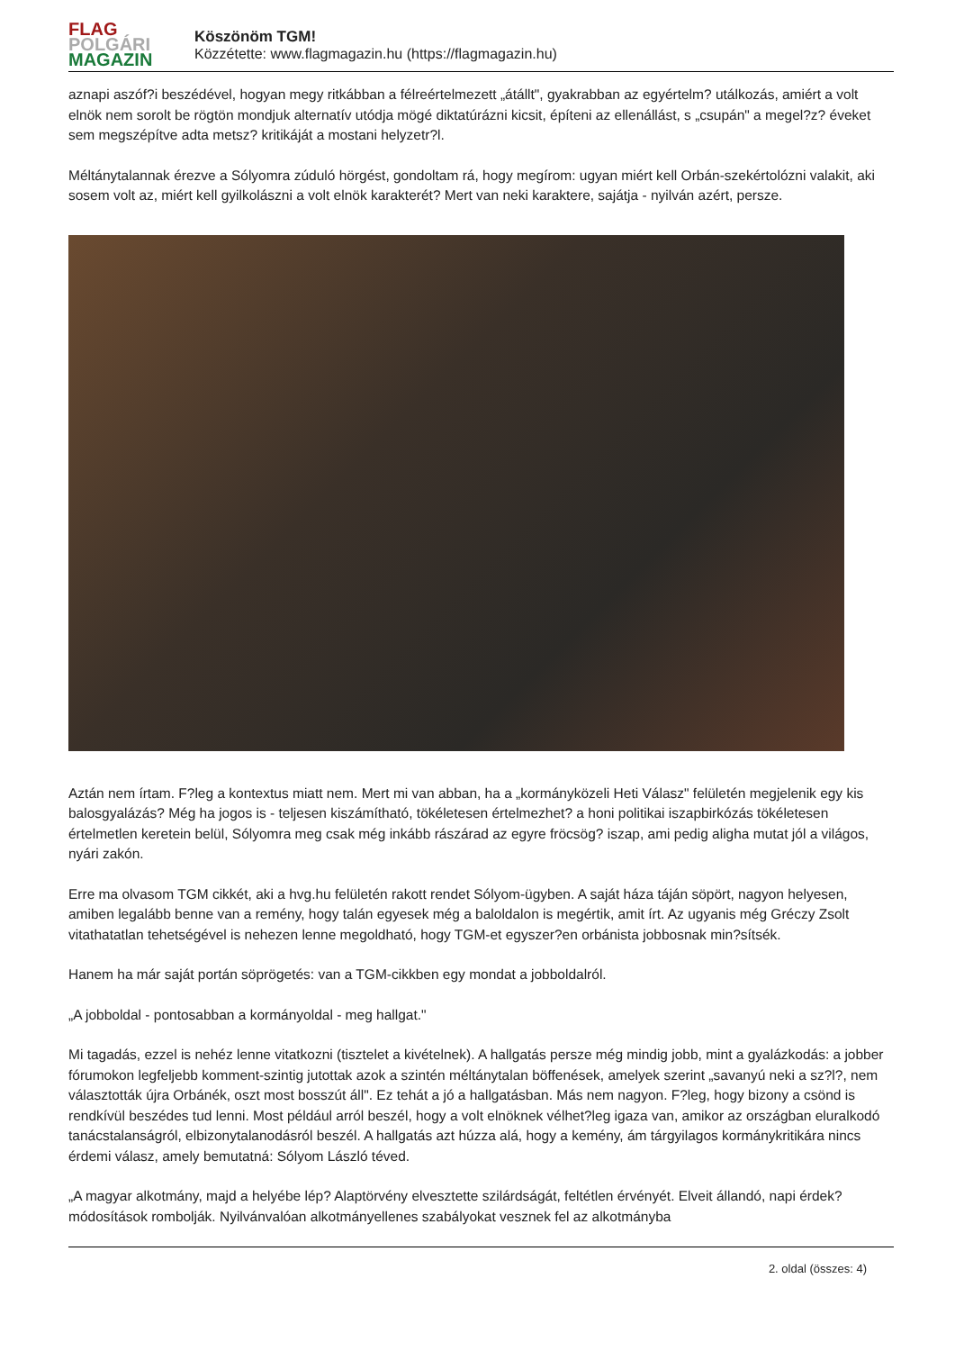FLAG
POLGÁRI
MAGAZIN
Köszönöm TGM!
Közzétette: www.flagmagazin.hu (https://flagmagazin.hu)
aznapi aszóf?i beszédével, hogyan megy ritkábban a félreértelmezett „átállt", gyakrabban az egyértelm? utálkozás, amiért a volt elnök nem sorolt be rögtön mondjuk alternatív utódja mögé diktatúrázni kicsit, építeni az ellenállást, s „csupán" a megel?z? éveket sem megszépítve adta metsz? kritikáját a mostani helyzetr?l.
Méltánytalannak érezve a Sólyomra zúduló hörgést, gondoltam rá, hogy megírom: ugyan miért kell Orbán-szekértolózni valakit, aki sosem volt az, miért kell gyilkolászni a volt elnök karakterét? Mert van neki karaktere, sajátja - nyilván azért, persze.
Aztán nem írtam. F?leg a kontextus miatt nem. Mert mi van abban, ha a „kormányközeli Heti Válasz" felületén megjelenik egy kis balosgyalázás? Még ha jogos is - teljesen kiszámítható, tökéletesen értelmezhet? a honi politikai iszapbirkózás tökéletesen értelmetlen keretein belül, Sólyomra meg csak még inkább rászárad az egyre fröcsög? iszap, ami pedig aligha mutat jól a világos, nyári zakón.
Erre ma olvasom TGM cikkét, aki a hvg.hu felületén rakott rendet Sólyom-ügyben. A saját háza táján söpört, nagyon helyesen, amiben legalább benne van a remény, hogy talán egyesek még a baloldalon is megértik, amit írt. Az ugyanis még Gréczy Zsolt vitathatatlan tehetségével is nehezen lenne megoldható, hogy TGM-et egyszer?en orbánista jobbosnak min?sítsék.
Hanem ha már saját portán söprögetés: van a TGM-cikkben egy mondat a jobboldalról.
„A jobboldal - pontosabban a kormányoldal - meg hallgat."
Mi tagadás, ezzel is nehéz lenne vitatkozni (tisztelet a kivételnek). A hallgatás persze még mindig jobb, mint a gyalázkodás: a jobber fórumokon legfeljebb komment-szintig jutottak azok a szintén méltánytalan böffenések, amelyek szerint „savanyú neki a sz?l?, nem választották újra Orbánék, oszt most bosszút áll". Ez tehát a jó a hallgatásban. Más nem nagyon. F?leg, hogy bizony a csönd is rendkívül beszédes tud lenni. Most például arról beszél, hogy a volt elnöknek vélhet?leg igaza van, amikor az országban eluralkodó tanácstalanságról, elbizonytalanodásról beszél. A hallgatás azt húzza alá, hogy a kemény, ám tárgyilagos kormánykritikára nincs érdemi válasz, amely bemutatná: Sólyom László téved.
„A magyar alkotmány, majd a helyébe lép? Alaptörvény elvesztette szilárdságát, feltétlen érvényét. Elveit állandó, napi érdek? módosítások rombolják. Nyilvánvalóan alkotmányellenes szabályokat vesznek fel az alkotmányba
2. oldal (összes: 4)